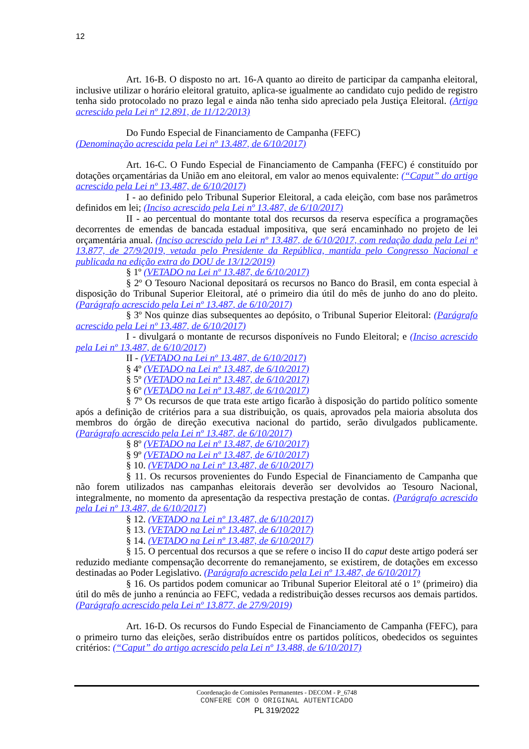12
Art. 16-B. O disposto no art. 16-A quanto ao direito de participar da campanha eleitoral, inclusive utilizar o horário eleitoral gratuito, aplica-se igualmente ao candidato cujo pedido de registro tenha sido protocolado no prazo legal e ainda não tenha sido apreciado pela Justiça Eleitoral. (Artigo acrescido pela Lei nº 12.891, de 11/12/2013)
Do Fundo Especial de Financiamento de Campanha (FEFC)
(Denominação acrescida pela Lei nº 13.487, de 6/10/2017)
Art. 16-C. O Fundo Especial de Financiamento de Campanha (FEFC) é constituído por dotações orçamentárias da União em ano eleitoral, em valor ao menos equivalente: (“Caput” do artigo acrescido pela Lei nº 13.487, de 6/10/2017)
I - ao definido pelo Tribunal Superior Eleitoral, a cada eleição, com base nos parâmetros definidos em lei; (Inciso acrescido pela Lei nº 13.487, de 6/10/2017)
II - ao percentual do montante total dos recursos da reserva específica a programações decorrentes de emendas de bancada estadual impositiva, que será encaminhado no projeto de lei orçamentária anual. (Inciso acrescido pela Lei nº 13.487, de 6/10/2017, com redação dada pela Lei nº 13.877, de 27/9/2019, vetada pelo Presidente da República, mantida pelo Congresso Nacional e publicada na edição extra do DOU de 13/12/2019)
§ 1º (VETADO na Lei nº 13.487, de 6/10/2017)
§ 2º O Tesouro Nacional depositará os recursos no Banco do Brasil, em conta especial à disposição do Tribunal Superior Eleitoral, até o primeiro dia útil do mês de junho do ano do pleito. (Parágrafo acrescido pela Lei nº 13.487, de 6/10/2017)
§ 3º Nos quinze dias subsequentes ao depósito, o Tribunal Superior Eleitoral: (Parágrafo acrescido pela Lei nº 13.487, de 6/10/2017)
I - divulgará o montante de recursos disponíveis no Fundo Eleitoral; e (Inciso acrescido pela Lei nº 13.487, de 6/10/2017)
II - (VETADO na Lei nº 13.487, de 6/10/2017)
§ 4º (VETADO na Lei nº 13.487, de 6/10/2017)
§ 5º (VETADO na Lei nº 13.487, de 6/10/2017)
§ 6º (VETADO na Lei nº 13.487, de 6/10/2017)
§ 7º Os recursos de que trata este artigo ficarão à disposição do partido político somente após a definição de critérios para a sua distribuição, os quais, aprovados pela maioria absoluta dos membros do órgão de direção executiva nacional do partido, serão divulgados publicamente. (Parágrafo acrescido pela Lei nº 13.487, de 6/10/2017)
§ 8º (VETADO na Lei nº 13.487, de 6/10/2017)
§ 9º (VETADO na Lei nº 13.487, de 6/10/2017)
§ 10. (VETADO na Lei nº 13.487, de 6/10/2017)
§ 11. Os recursos provenientes do Fundo Especial de Financiamento de Campanha que não forem utilizados nas campanhas eleitorais deverão ser devolvidos ao Tesouro Nacional, integralmente, no momento da apresentação da respectiva prestação de contas. (Parágrafo acrescido pela Lei nº 13.487, de 6/10/2017)
§ 12. (VETADO na Lei nº 13.487, de 6/10/2017)
§ 13. (VETADO na Lei nº 13.487, de 6/10/2017)
§ 14. (VETADO na Lei nº 13.487, de 6/10/2017)
§ 15. O percentual dos recursos a que se refere o inciso II do caput deste artigo poderá ser reduzido mediante compensação decorrente do remanejamento, se existirem, de dotações em excesso destinadas ao Poder Legislativo. (Parágrafo acrescido pela Lei nº 13.487, de 6/10/2017)
§ 16. Os partidos podem comunicar ao Tribunal Superior Eleitoral até o 1º (primeiro) dia útil do mês de junho a renúncia ao FEFC, vedada a redistribuição desses recursos aos demais partidos. (Parágrafo acrescido pela Lei nº 13.877, de 27/9/2019)
Art. 16-D. Os recursos do Fundo Especial de Financiamento de Campanha (FEFC), para o primeiro turno das eleições, serão distribuídos entre os partidos políticos, obedecidos os seguintes critérios: (“Caput” do artigo acrescido pela Lei nº 13.488, de 6/10/2017)
Coordenação de Comissões Permanentes - DECOM - P_6748
CONFERE COM O ORIGINAL AUTENTICADO
PL 319/2022